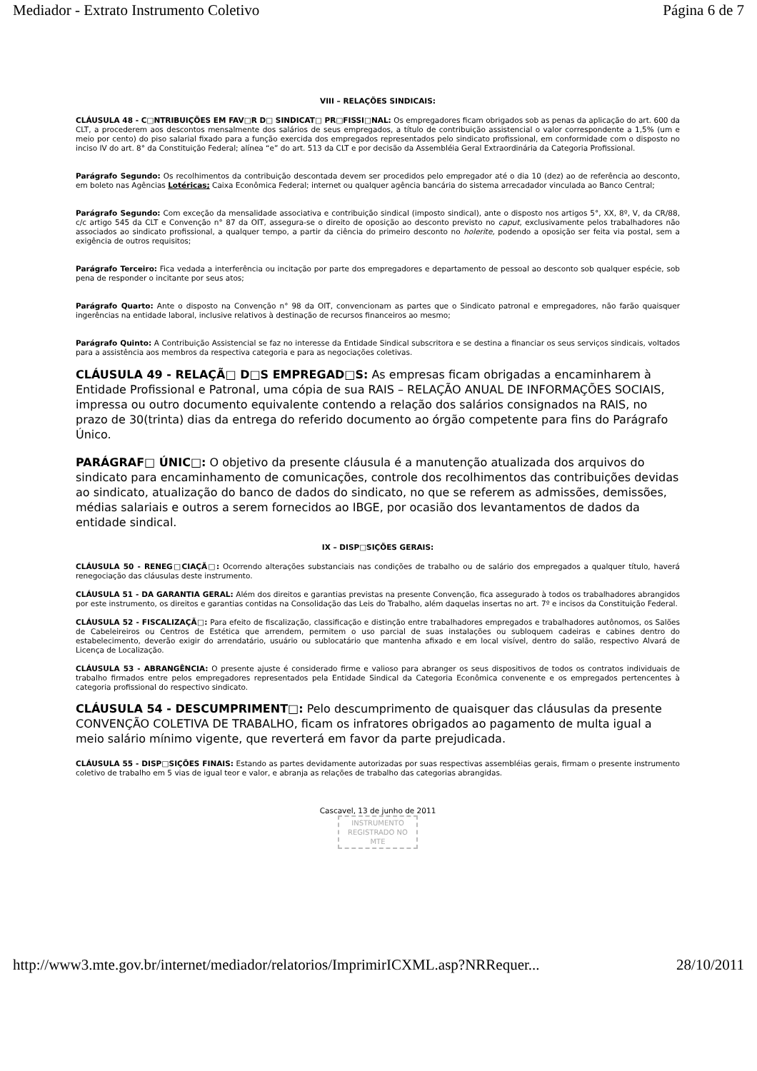Mediador - Extrato Instrumento Coletivo Página 6 de 7
VIII – RELAÇÕES SINDICAIS:
CLÁUSULA 48 - C□NTRIBUIÇÕES EM FAV□R D□ SINDICAT□ PR□FISSI□NAL: Os empregadores ficam obrigados sob as penas da aplicação do art. 600 da CLT, a procederem aos descontos mensalmente dos salários de seus empregados, a título de contribuição assistencial o valor correspondente a 1,5% (um e meio por cento) do piso salarial fixado para a função exercida dos empregados representados pelo sindicato profissional, em conformidade com o disposto no inciso IV do art. 8° da Constituição Federal; alínea “e” do art. 513 da CLT e por decisão da Assembléia Geral Extraordinária da Categoria Profissional.
Parágrafo Segundo: Os recolhimentos da contribuição descontada devem ser procedidos pelo empregador até o dia 10 (dez) ao de referência ao desconto, em boleto nas Agências Lotéricas; Caixa Econômica Federal; internet ou qualquer agência bancária do sistema arrecadador vinculada ao Banco Central;
Parágrafo Segundo: Com exceção da mensalidade associativa e contribuição sindical (imposto sindical), ante o disposto nos artigos 5°, XX, 8º, V, da CR/88, c/c artigo 545 da CLT e Convenção n° 87 da OIT, assegura-se o direito de oposição ao desconto previsto no caput, exclusivamente pelos trabalhadores não associados ao sindicato profissional, a qualquer tempo, a partir da ciência do primeiro desconto no holerite, podendo a oposição ser feita via postal, sem a exigência de outros requisitos;
Parágrafo Terceiro: Fica vedada a interferência ou incitação por parte dos empregadores e departamento de pessoal ao desconto sob qualquer espécie, sob pena de responder o incitante por seus atos;
Parágrafo Quarto: Ante o disposto na Convenção n° 98 da OIT, convencionam as partes que o Sindicato patronal e empregadores, não farão quaisquer ingerências na entidade laboral, inclusive relativos à destinação de recursos financeiros ao mesmo;
Parágrafo Quinto: A Contribuição Assistencial se faz no interesse da Entidade Sindical subscritora e se destina a financiar os seus serviços sindicais, voltados para a assistência aos membros da respectiva categoria e para as negociações coletivas.
CLÁUSULA 49 - RELAÇÃ□ D□S EMPREGAD□S: As empresas ficam obrigadas a encaminharem à Entidade Profissional e Patronal, uma cópia de sua RAIS – RELAÇÃO ANUAL DE INFORMAÇÕES SOCIAIS, impressa ou outro documento equivalente contendo a relação dos salários consignados na RAIS, no prazo de 30(trinta) dias da entrega do referido documento ao órgão competente para fins do Parágrafo Único.
PARÁGRAF□ ÚNIC□: O objetivo da presente cláusula é a manutenção atualizada dos arquivos do sindicato para encaminhamento de comunicações, controle dos recolhimentos das contribuições devidas ao sindicato, atualização do banco de dados do sindicato, no que se referem as admissões, demissões, médias salariais e outros a serem fornecidos ao IBGE, por ocasião dos levantamentos de dados da entidade sindical.
IX – DISP□SIÇÕES GERAIS:
CLÁUSULA 50 - RENEG□CIAÇÃ□: Ocorrendo alterações substanciais nas condições de trabalho ou de salário dos empregados a qualquer título, haverá renegociação das cláusulas deste instrumento.
CLÁUSULA 51 - DA GARANTIA GERAL: Além dos direitos e garantias previstas na presente Convenção, fica assegurado à todos os trabalhadores abrangidos por este instrumento, os direitos e garantias contidas na Consolidação das Leis do Trabalho, além daquelas insertas no art. 7º e incisos da Constituição Federal.
CLÁUSULA 52 - FISCALIZAÇÃ□: Para efeito de fiscalização, classificação e distinção entre trabalhadores empregados e trabalhadores autônomos, os Salões de Cabeleireiros ou Centros de Estética que arrendem, permitem o uso parcial de suas instalações ou subloquem cadeiras e cabines dentro do estabelecimento, deverão exigir do arrendatário, usuário ou sublocatário que mantenha afixado e em local visível, dentro do salão, respectivo Alvará de Licença de Localização.
CLÁUSULA 53 - ABRANGÊNCIA: O presente ajuste é considerado firme e valioso para abranger os seus dispositivos de todos os contratos individuais de trabalho firmados entre pelos empregadores representados pela Entidade Sindical da Categoria Econômica convenente e os empregados pertencentes à categoria profissional do respectivo sindicato.
CLÁUSULA 54 - DESCUMPRIMENT□: Pelo descumprimento de quaisquer das cláusulas da presente CONVENÇÃO COLETIVA DE TRABALHO, ficam os infratores obrigados ao pagamento de multa igual a meio salário mínimo vigente, que reverterá em favor da parte prejudicada.
CLÁUSULA 55 - DISP□SIÇÕES FINAIS: Estando as partes devidamente autorizadas por suas respectivas assembléias gerais, firmam o presente instrumento coletivo de trabalho em 5 vias de igual teor e valor, e abranja as relações de trabalho das categorias abrangidas.
Cascavel, 13 de junho de 2011
INSTRUMENTO
REGISTRADO NO
MTE
http://www3.mte.gov.br/internet/mediador/relatorios/ImprimirICXML.asp?NRRequer... 28/10/2011